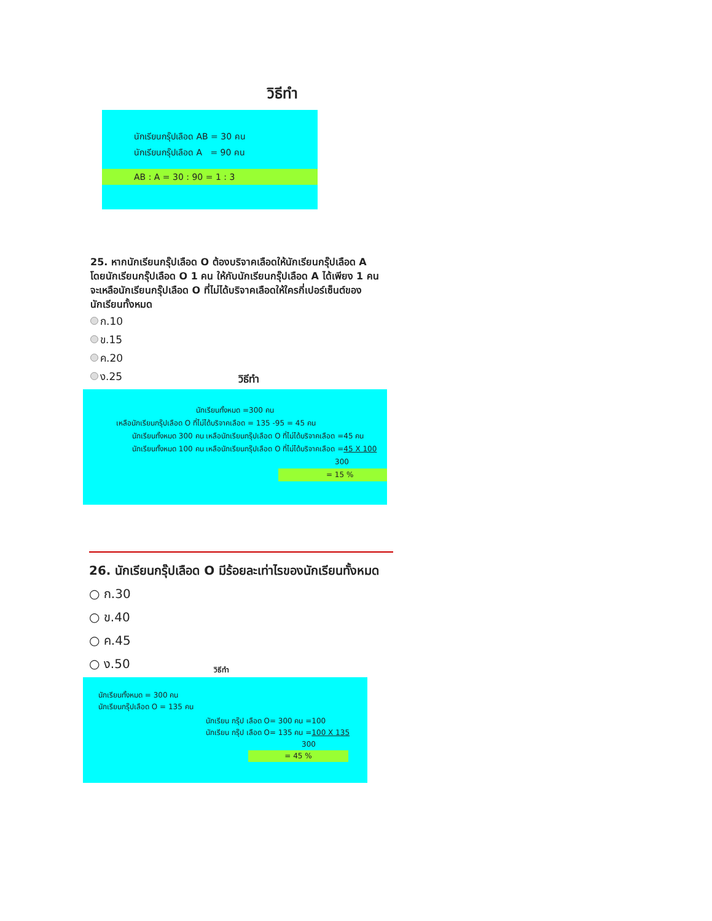วิธีทำ
นักเรียนกรุ๊ปเลือด AB = 30 คน
นักเรียนกรุ๊ปเลือด A = 90 คน
AB : A = 30 : 90 = 1 : 3
25. หากนักเรียนกรุ๊ปเลือด O ต้องบริจาคเลือดให้นักเรียนกรุ๊ปเลือด A โดยนักเรียนกรุ๊ปเลือด O 1 คน ให้กับนักเรียนกรุ๊ปเลือด A ได้เพียง 1 คน จะเหลือนักเรียนกรุ๊ปเลือด O ที่ไม่ได้บริจาคเลือดให้ใครกี่เปอร์เซ็นต์ของนักเรียนทั้งหมด
ก.10
ข.15
ค.20
ง.25
วิธีทำ
นักเรียนทั้งหมด =300 คน
เหลือนักเรียนกรุ๊ปเลือด O ที่ไม่ได้บริจาคเลือด = 135 -95 = 45 คน
นักเรียนทั้งหมด 300 คน เหลือนักเรียนกรุ๊ปเลือด O ที่ไม่ได้บริจาคเลือด =45 คน
นักเรียนทั้งหมด 100 คน เหลือนักเรียนกรุ๊ปเลือด O ที่ไม่ได้บริจาคเลือด =45 X 100
300
= 15 %
26. นักเรียนกรุ๊ปเลือด O มีร้อยละเท่าไรของนักเรียนทั้งหมด
○ ก.30
○ ข.40
○ ค.45
○ ง.50
วิธีทำ
นักเรียนทั้งหมด = 300 คน
นักเรียนกรุ๊ปเลือด O = 135 คน
นักเรียน กรุ๊ป เลือด O= 300 คน =100
นักเรียน กรุ๊ป เลือด O= 135 คน =100 X 135
300
= 45 %